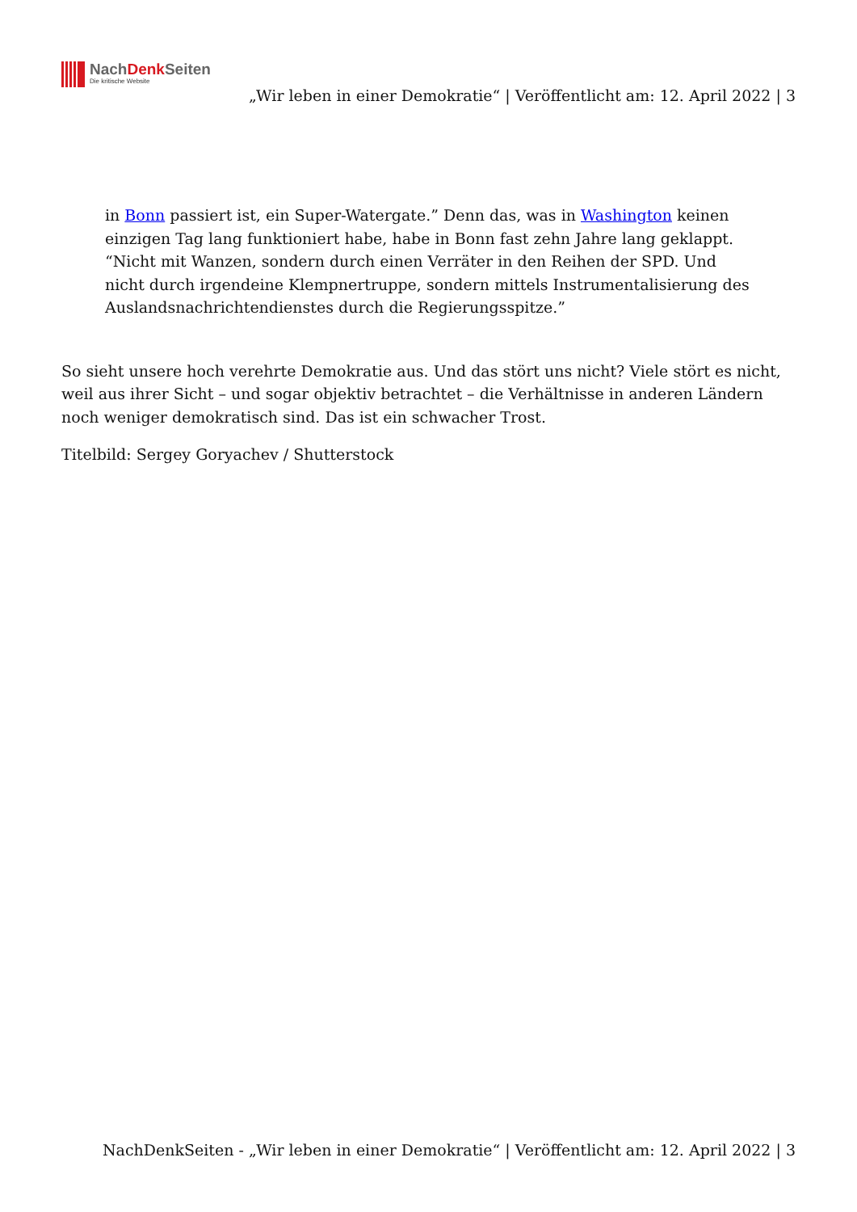NachDenk Seiten
Die kritische Website
„Wir leben in einer Demokratie“ | Veröffentlicht am: 12. April 2022 | 3
in Bonn passiert ist, ein Super-Watergate.” Denn das, was in Washington keinen einzigen Tag lang funktioniert habe, habe in Bonn fast zehn Jahre lang geklappt. “Nicht mit Wanzen, sondern durch einen Verräter in den Reihen der SPD. Und nicht durch irgendeine Klempnertruppe, sondern mittels Instrumentalisierung des Auslandsnachrichtendienstes durch die Regierungsspitze.”
So sieht unsere hoch verehrte Demokratie aus. Und das stört uns nicht? Viele stört es nicht, weil aus ihrer Sicht – und sogar objektiv betrachtet – die Verhältnisse in anderen Ländern noch weniger demokratisch sind. Das ist ein schwacher Trost.
Titelbild: Sergey Goryachev / Shutterstock
NachDenkSeiten - „Wir leben in einer Demokratie“ | Veröffentlicht am: 12. April 2022 | 3